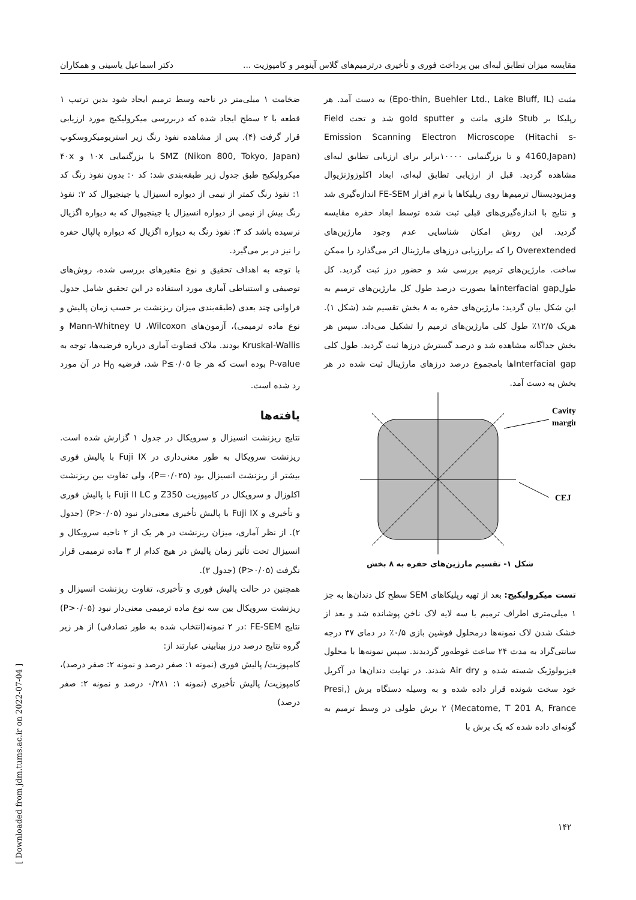مقایسه میزان تطابق لبه‌ای بین پرداخت فوری و تأخیری درترمیم‌های گلاس آینومر و کامپوزیت ... دکتر اسماعیل یاسینی و همکاران
مثبت (Epo-thin, Buehler Ltd., Lake Bluff, IL) به دست آمد. هر رپلیکا بر Stub فلزی مانت و gold sputter شد و تحت Field Emission Scanning Electron Microscope (Hitachi s-4160,Japan) و تا بزرگنمایی ۱۰۰۰۰برابر برای ارزیابی تطابق لبه‌ای مشاهده گردید. قبل از ارزیابی تطابق لبه‌ای، ابعاد اکلوزوژنژیوال ومزیودیستال ترمیم‌ها روی رپلیکاها با نرم افزار FE-SEM اندازه‌گیری شد و نتایج با اندازه‌گیری‌های قبلی ثبت شده توسط ابعاد حفره مقایسه گردید. این روش امکان شناسایی عدم وجود مارژین‌های Overextended را که برارزیابی درزهای مارژینال اثر می‌گذارد را ممکن ساخت. مارژین‌های ترمیم بررسی شد و حضور درز ثبت گردید. کل طولinterfacial gapها بصورت درصد طول کل مارژین‌های ترمیم به این شکل بیان گردید: مارژین‌های حفره به ۸ بخش تقسیم شد (شکل ۱). هریک ۱۲/۵٪ طول کلی مارژین‌های ترمیم را تشکیل می‌داد. سپس هر بخش جداگانه مشاهده شد و درصد گسترش درزها ثبت گردید. طول کلی Interfacial gapها بامجموع درصد درزهای مارژینال ثبت شده در هر بخش به دست آمد.
Cavity
margin
CEJ
شکل ۱- تقسیم مارژین‌های حفره به ۸ بخش
تست میکرولیکیج: بعد از تهیه رپلیکاهای SEM سطح کل دندان‌ها به جز ۱ میلی‌متری اطراف ترمیم با سه لایه لاک ناخن پوشانده شد و بعد از خشک شدن لاک نمونه‌ها درمحلول فوشین بازی ۰/۵٪ در دمای ۳۷ درجه سانتی‌گراد به مدت ۲۴ ساعت غوطه‌ور گردیدند. سپس نمونه‌ها با محلول فیزیولوژیک شسته شده و Air dry شدند. در نهایت دندان‌ها در آکریل خود سخت شونده قرار داده شده و به وسیله دستگاه برش (Presi, Mecatome, T 201 A, France) ۲ برش طولی در وسط ترمیم به گونه‌ای داده شده که یک برش با
ضخامت ۱ میلی‌متر در ناحیه وسط ترمیم ایجاد شود بدین ترتیب ۱ قطعه با ۲ سطح ایجاد شده که دربررسی میکرولیکیج مورد ارزیابی قرار گرفت (۴). پس از مشاهده نفوذ رنگ زیر استریومیکروسکوپ SMZ (Nikon 800, Tokyo, Japan) با بزرگنمایی ۱۰x و ۴۰x میکرولیکیج طبق جدول زیر طبقه‌بندی شد: کد ۰: بدون نفوذ رنگ کد ۱: نفوذ رنگ کمتر از نیمی از دیواره انسیزال یا جینجیوال کد ۲: نفوذ رنگ بیش از نیمی از دیواره انسیزال یا جینجیوال که به دیواره اگزیال نرسیده باشد کد ۳: نفوذ رنگ به دیواره اگزیال که دیواره پالپال حفره را نیز در بر می‌گیرد.
با توجه به اهداف تحقیق و نوع متغیرهای بررسی شده، روش‌های توصیفی و استنباطی آماری مورد استفاده در این تحقیق شامل جدول فراوانی چند بعدی (طبقه‌بندی میزان ریزنشت بر حسب زمان پالیش و نوع ماده ترمیمی)، آزمون‌های Mann-Whitney U ،Wilcoxon و Kruskal-Wallis بودند. ملاک قضاوت آماری درباره فرضیه‌ها، توجه به P-value بوده است که هر جا P≤۰/۰۵ شد، فرضیه H<sub>0</sub> در آن مورد رد شده است.
یافته‌ها
نتایج ریزنشت انسیزال و سرویکال در جدول ۱ گزارش شده است. ریزنشت سرویکال به طور معنی‌داری در Fuji IX با پالیش فوری بیشتر از ریزنشت انسیزال بود (P=۰/۰۲۵)، ولی تفاوت بین ریزنشت اکلوزال و سرویکال در کامپوزیت Z350 و Fuji II LC با پالیش فوری و تأخیری و Fuji IX با پالیش تأخیری معنی‌دار نبود (P>۰/۰۵) (جدول ۲). از نظر آماری، میزان ریزنشت در هر یک از ۲ ناحیه سرویکال و انسیزال تحت تأثیر زمان پالیش در هیچ کدام از ۳ ماده ترمیمی قرار نگرفت (P>۰/۰۵) (جدول ۳).
همچنین در حالت پالیش فوری و تأخیری، تفاوت ریزنشت انسیزال و ریزنشت سرویکال بین سه نوع ماده ترمیمی معنی‌دار نبود (P>۰/۰۵) نتایج FE-SEM :در ۲ نمونه(انتخاب شده به طور تصادفی) از هر زیر گروه نتایج درصد درز بینابینی عبارتند از:
کامپوزیت/ پالیش فوری (نمونه ۱: صفر درصد و نمونه ۲: صفر درصد)، کامپوزیت/ پالیش تأخیری (نمونه ۱: ۰/۲۸۱ درصد و نمونه ۲: صفر درصد)
۱۴۲
[ Downloaded from jdm.tums.ac.ir on 2022-07-04 ]